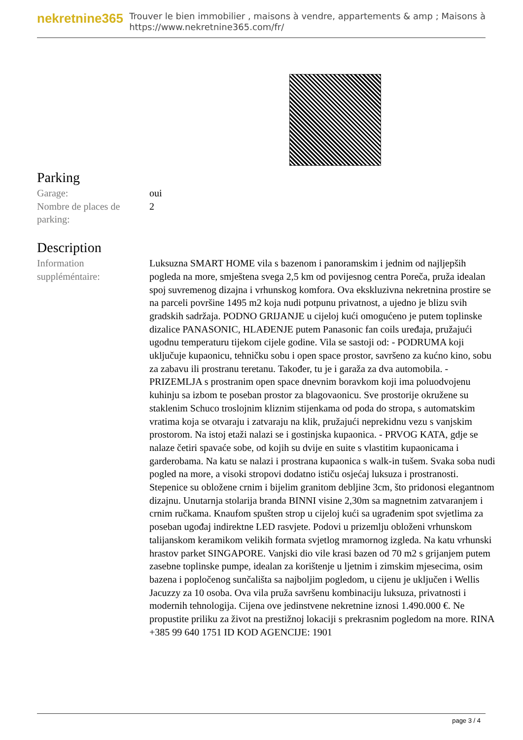nekretnine365
Trouver le bien immobilier , maisons à vendre, appartements & amp ; Maisons à
https://www.nekretnine365.com/fr/
Parking
| Garage: | oui |
| Nombre de places de parking: | 2 |
Description
| Information suppléméntaire: | Luksuzna SMART HOME vila s bazenom i panoramskim i jednim od najljepših pogleda na more, smještena svega 2,5 km od povijesnog centra Poreča, pruža idealan spoj suvremenog dizajna i vrhunskog komfora. Ova ekskluzivna nekretnina prostire se na parceli površine 1495 m2 koja nudi potpunu privatnost, a ujedno je blizu svih gradskih sadržaja. PODNO GRIJANJE u cijeloj kući omogućeno je putem toplinske dizalice PANASONIC, HLAĐENJE putem Panasonic fan coils uređaja, pružajući ugodnu temperaturu tijekom cijele godine. Vila se sastoji od: - PODRUMA koji uključuje kupaonicu, tehničku sobu i open space prostor, savršeno za kućno kino, sobu za zabavu ili prostranu teretanu. Također, tu je i garaža za dva automobila. - PRIZEMLJA s prostranim open space dnevnim boravkom koji ima poluodvojenu kuhinju sa izbom te poseban prostor za blagovaonicu. Sve prostorije okružene su staklenim Schuco troslojnim kliznim stijenkama od poda do stropa, s automatskim vratima koja se otvaraju i zatvaraju na klik, pružajući neprekidnu vezu s vanjskim prostorom. Na istoj etaži nalazi se i gostinjska kupaonica. - PRVOG KATA, gdje se nalaze četiri spavaće sobe, od kojih su dvije en suite s vlastitim kupaonicama i garderobama. Na katu se nalazi i prostrana kupaonica s walk-in tušem. Svaka soba nudi pogled na more, a visoki stropovi dodatno ističu osjećaj luksuza i prostranosti. Stepenice su obložene crnim i bijelim granitom debljine 3cm, što pridonosi elegantnom dizajnu. Unutarnja stolarija branda BINNI visine 2,30m sa magnetnim zatvaranjem i crnim ručkama. Knaufom spušten strop u cijeloj kući sa ugrađenim spot svjetlima za poseban ugođaj indirektne LED rasvjete. Podovi u prizemlju obloženi vrhunskom talijanskom keramikom velikih formata svjetlog mramornog izgleda. Na katu vrhunski hrastov parket SINGAPORE. Vanjski dio vile krasi bazen od 70 m2 s grijanjem putem zasebne toplinske pumpe, idealan za korištenje u ljetnim i zimskim mjesecima, osim bazena i popločenog sunčališta sa najboljim pogledom, u cijenu je uključen i Wellis Jacuzzy za 10 osoba. Ova vila pruža savršenu kombinaciju luksuza, privatnosti i modernih tehnologija. Cijena ove jedinstvene nekretnine iznosi 1.490.000 €. Ne propustite priliku za život na prestižnoj lokaciji s prekrasnim pogledom na more. RINA +385 99 640 1751 ID KOD AGENCIJE: 1901 |
page 3 / 4